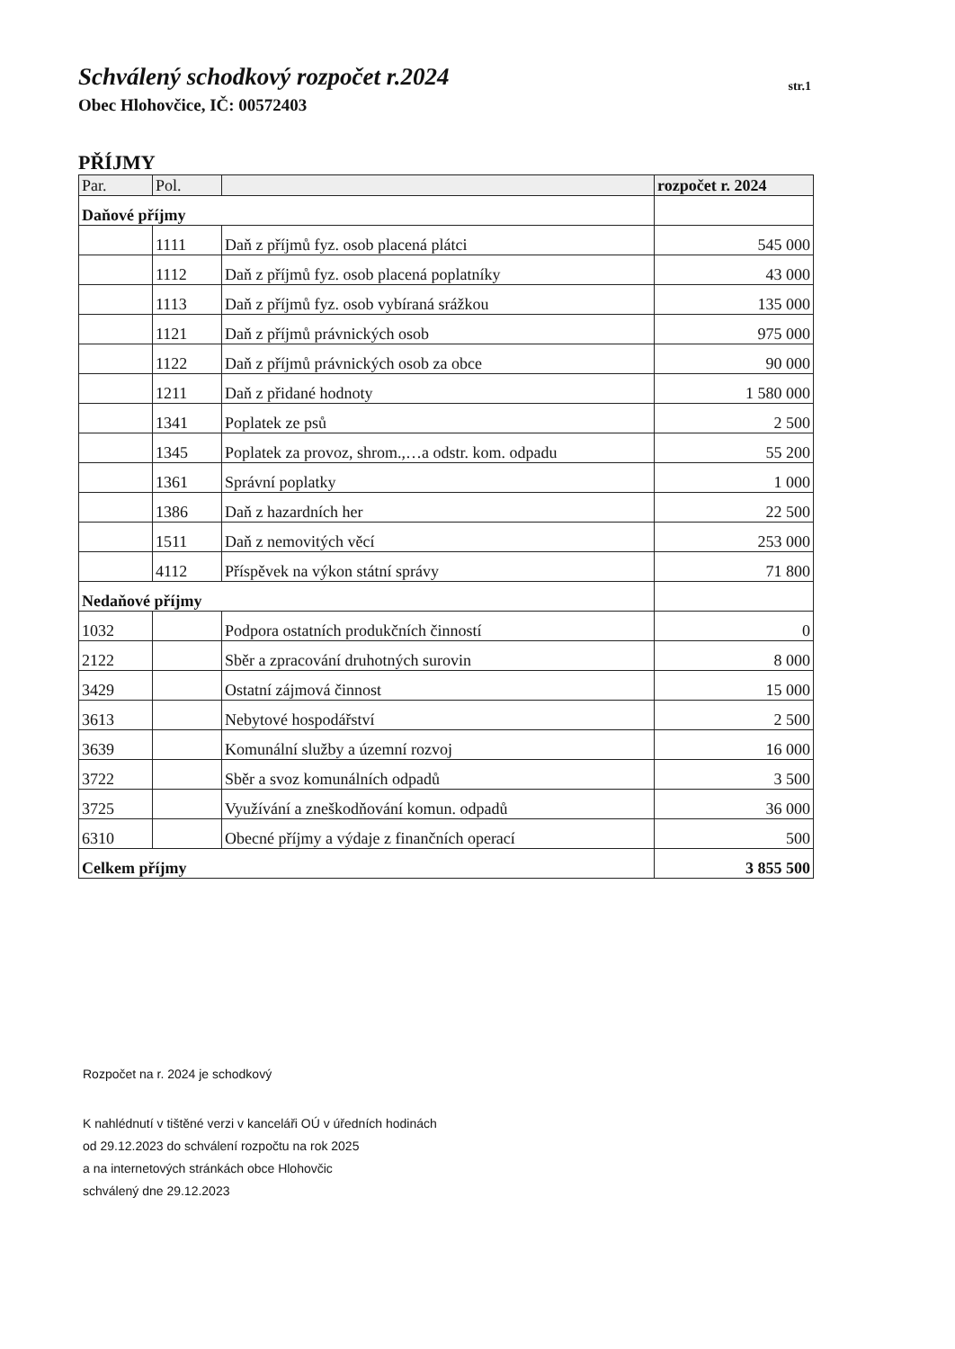Schválený schodkový rozpočet r.2024
str.1
Obec Hlohovčice, IČ: 00572403
PŘÍJMY
| Par. | Pol. | | rozpočet r. 2024 |
| --- | --- | --- | --- |
| Daňové příjmy | | | |
| | 1111 | Daň z příjmů fyz. osob placená plátci | 545 000 |
| | 1112 | Daň z příjmů fyz. osob placená poplatníky | 43 000 |
| | 1113 | Daň z příjmů fyz. osob vybíraná srážkou | 135 000 |
| | 1121 | Daň z příjmů právnických osob | 975 000 |
| | 1122 | Daň z příjmů právnických osob za obce | 90 000 |
| | 1211 | Daň z přidané hodnoty | 1 580 000 |
| | 1341 | Poplatek ze psů | 2 500 |
| | 1345 | Poplatek za provoz, shrom.,…a odstr. kom. odpadu | 55 200 |
| | 1361 | Správní poplatky | 1 000 |
| | 1386 | Daň z hazardních her | 22 500 |
| | 1511 | Daň z nemovitých věcí | 253 000 |
| | 4112 | Příspěvek na výkon státní správy | 71 800 |
| Nedaňové příjmy | | | |
| 1032 | | Podpora ostatních produkčních činností | 0 |
| 2122 | | Sběr a zpracování druhotných surovin | 8 000 |
| 3429 | | Ostatní zájmová činnost | 15 000 |
| 3613 | | Nebytové hospodářství | 2 500 |
| 3639 | | Komunální služby a územní rozvoj | 16 000 |
| 3722 | | Sběr a svoz komunálních odpadů | 3 500 |
| 3725 | | Využívání a zneškodňování komun. odpadů | 36 000 |
| 6310 | | Obecné příjmy a výdaje z finančních operací | 500 |
| Celkem příjmy | | | 3 855 500 |
Rozpočet na r. 2024 je schodkový
K nahlédnutí v tištěné verzi v kanceláři OÚ v úředních hodinách
od 29.12.2023 do schválení rozpočtu na rok 2025
a na internetových stránkách obce Hlohovčic
schválený dne 29.12.2023